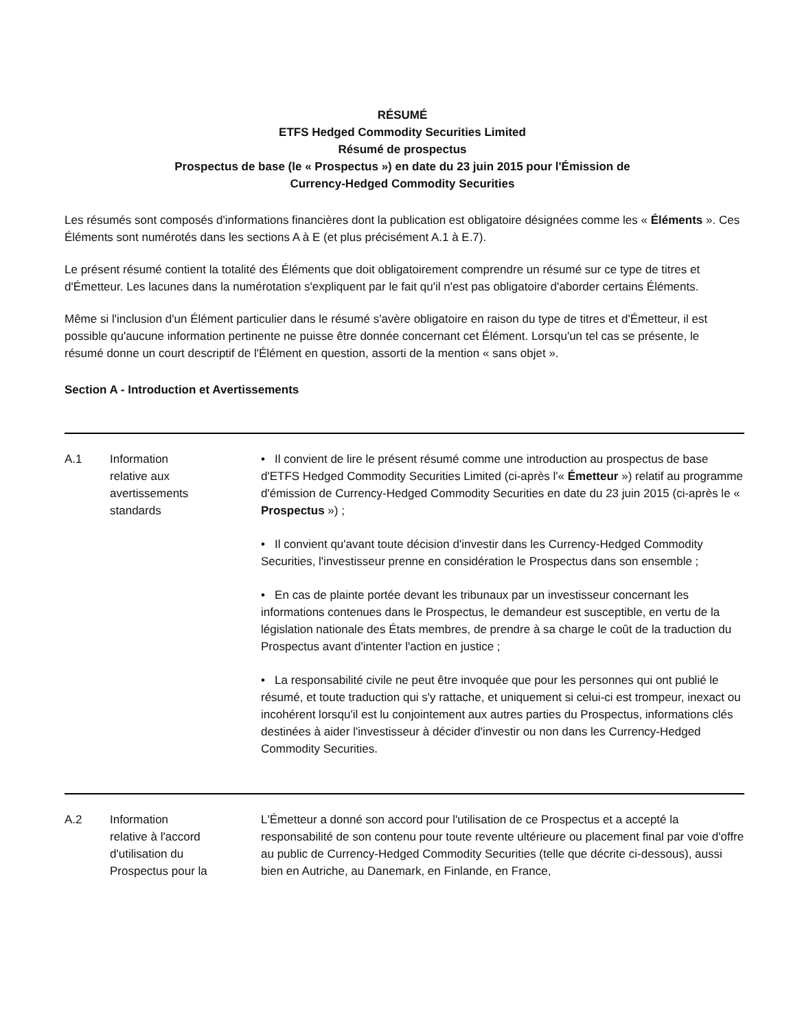RÉSUMÉ
ETFS Hedged Commodity Securities Limited
Résumé de prospectus
Prospectus de base (le « Prospectus ») en date du 23 juin 2015 pour l'Émission de
Currency-Hedged Commodity Securities
Les résumés sont composés d'informations financières dont la publication est obligatoire désignées comme les « Éléments ». Ces Éléments sont numérotés dans les sections A à E (et plus précisément A.1 à E.7).
Le présent résumé contient la totalité des Éléments que doit obligatoirement comprendre un résumé sur ce type de titres et d'Émetteur. Les lacunes dans la numérotation s'expliquent par le fait qu'il n'est pas obligatoire d'aborder certains Éléments.
Même si l'inclusion d'un Élément particulier dans le résumé s'avère obligatoire en raison du type de titres et d'Émetteur, il est possible qu'aucune information pertinente ne puisse être donnée concernant cet Élément. Lorsqu'un tel cas se présente, le résumé donne un court descriptif de l'Élément en question, assorti de la mention « sans objet ».
Section A - Introduction et Avertissements
| A.1 | Information relative aux avertissements standards | • Il convient de lire le présent résumé comme une introduction au prospectus de base d'ETFS Hedged Commodity Securities Limited (ci-après l'« Émetteur ») relatif au programme d'émission de Currency-Hedged Commodity Securities en date du 23 juin 2015 (ci-après le « Prospectus ») ; • Il convient qu'avant toute décision d'investir dans les Currency-Hedged Commodity Securities, l'investisseur prenne en considération le Prospectus dans son ensemble ; • En cas de plainte portée devant les tribunaux par un investisseur concernant les informations contenues dans le Prospectus, le demandeur est susceptible, en vertu de la législation nationale des États membres, de prendre à sa charge le coût de la traduction du Prospectus avant d'intenter l'action en justice ; • La responsabilité civile ne peut être invoquée que pour les personnes qui ont publié le résumé, et toute traduction qui s'y rattache, et uniquement si celui-ci est trompeur, inexact ou incohérent lorsqu'il est lu conjointement aux autres parties du Prospectus, informations clés destinées à aider l'investisseur à décider d'investir ou non dans les Currency-Hedged Commodity Securities. |
| A.2 | Information relative à l'accord d'utilisation du Prospectus pour la | L'Émetteur a donné son accord pour l'utilisation de ce Prospectus et a accepté la responsabilité de son contenu pour toute revente ultérieure ou placement final par voie d'offre au public de Currency-Hedged Commodity Securities (telle que décrite ci-dessous), aussi bien en Autriche, au Danemark, en Finlande, en France, |